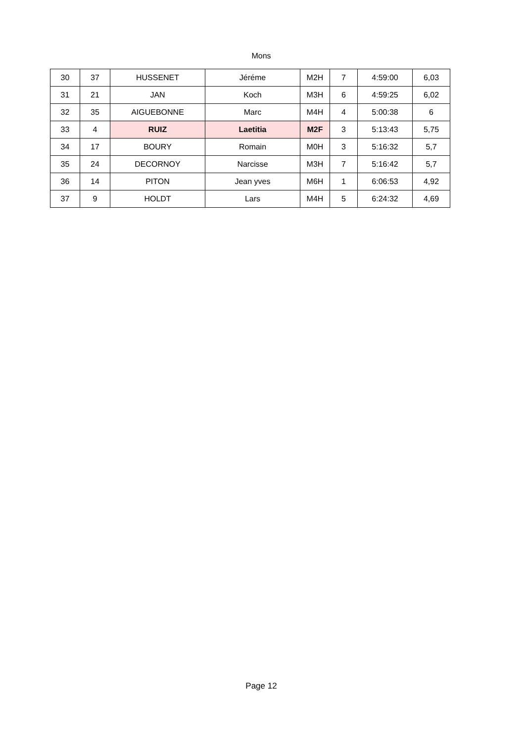Mons
| 30 | 37 | HUSSENET | Jéréme | M2H | 7 | 4:59:00 | 6,03 |
| 31 | 21 | JAN | Koch | M3H | 6 | 4:59:25 | 6,02 |
| 32 | 35 | AIGUEBONNE | Marc | M4H | 4 | 5:00:38 | 6 |
| 33 | 4 | RUIZ | Laetitia | M2F | 3 | 5:13:43 | 5,75 |
| 34 | 17 | BOURY | Romain | M0H | 3 | 5:16:32 | 5,7 |
| 35 | 24 | DECORNOY | Narcisse | M3H | 7 | 5:16:42 | 5,7 |
| 36 | 14 | PITON | Jean yves | M6H | 1 | 6:06:53 | 4,92 |
| 37 | 9 | HOLDT | Lars | M4H | 5 | 6:24:32 | 4,69 |
Page 12